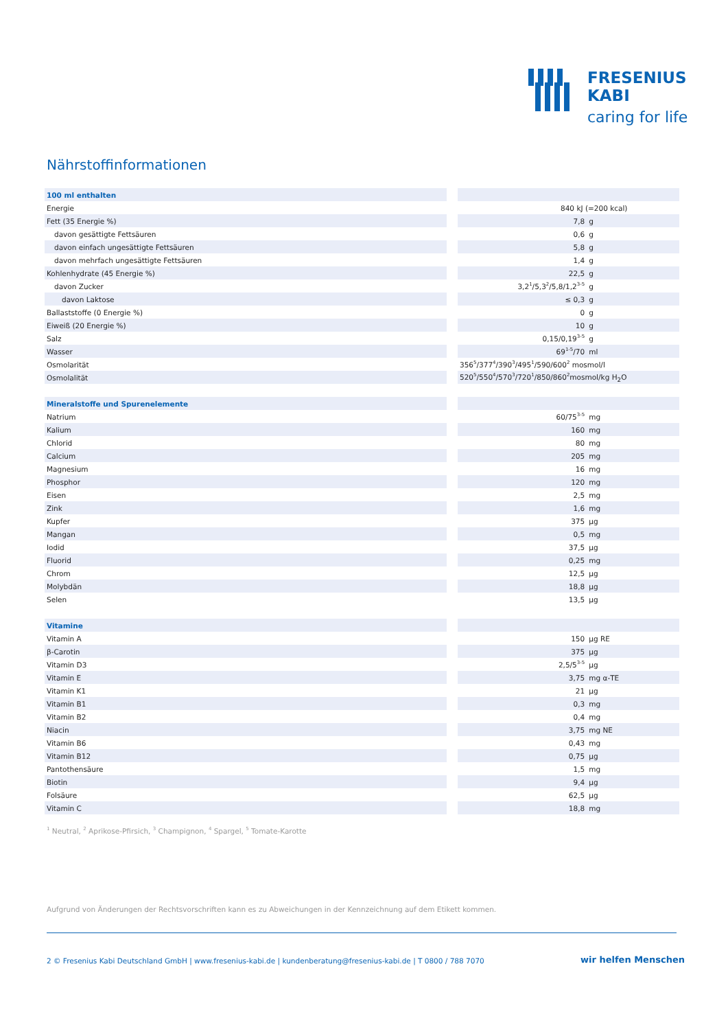FRESENIUS
KABI
caring for life
Nährstoffinformationen
| 100 ml enthalten | | | |
| Energie | | 840 kJ (=200 kcal) | |
| Fett (35 Energie %) | | 7,8 | g |
| davon gesättigte Fettsäuren | | 0,6 | g |
| davon einfach ungesättigte Fettsäuren | | 5,8 | g |
| davon mehrfach ungesättigte Fettsäuren | | 1,4 | g |
| Kohlenhydrate (45 Energie %) | | 22,5 | g |
| davon Zucker | | 3,2<sup>1</sup>/5,3<sup>2</sup>/5,8/1,2<sup>3-5</sup> | g |
| davon Laktose | | ≤ 0,3 | g |
| Ballaststoffe (0 Energie %) | | 0 | g |
| Eiweiß (20 Energie %) | | 10 | g |
| Salz | | 0,15/0,19<sup>3-5</sup> | g |
| Wasser | | 69<sup>1-5</sup>/70 | ml |
| Osmolarität | | 356<sup>5</sup>/377<sup>4</sup>/390<sup>3</sup>/495<sup>1</sup>/590/600<sup>2</sup> mosmol/l | |
| Osmolalität | | 520<sup>5</sup>/550<sup>4</sup>/570<sup>3</sup>/720<sup>1</sup>/850/860<sup>2</sup>mosmol/kg H<sub>2</sub>O | |
| Mineralstoffe und Spurenelemente | | | |
| Natrium | | 60/75<sup>3-5</sup> | mg |
| Kalium | | 160 | mg |
| Chlorid | | 80 | mg |
| Calcium | | 205 | mg |
| Magnesium | | 16 | mg |
| Phosphor | | 120 | mg |
| Eisen | | 2,5 | mg |
| Zink | | 1,6 | mg |
| Kupfer | | 375 | µg |
| Mangan | | 0,5 | mg |
| Iodid | | 37,5 | µg |
| Fluorid | | 0,25 | mg |
| Chrom | | 12,5 | µg |
| Molybdän | | 18,8 | µg |
| Selen | | 13,5 | µg |
| Vitamine | | | |
| Vitamin A | | 150 | µg RE |
| β-Carotin | | 375 | µg |
| Vitamin D3 | | 2,5/5<sup>3-5</sup> | µg |
| Vitamin E | | 3,75 | mg α-TE |
| Vitamin K1 | | 21 | µg |
| Vitamin B1 | | 0,3 | mg |
| Vitamin B2 | | 0,4 | mg |
| Niacin | | 3,75 | mg NE |
| Vitamin B6 | | 0,43 | mg |
| Vitamin B12 | | 0,75 | µg |
| Pantothensäure | | 1,5 | mg |
| Biotin | | 9,4 | µg |
| Folsäure | | 62,5 | µg |
| Vitamin C | | 18,8 | mg |
<sup>1</sup> Neutral, <sup>2</sup> Aprikose-Pfirsich, <sup>3</sup> Champignon, <sup>4</sup> Spargel, <sup>5</sup> Tomate-Karotte
Aufgrund von Änderungen der Rechtsvorschriften kann es zu Abweichungen in der Kennzeichnung auf dem Etikett kommen.
2 © Fresenius Kabi Deutschland GmbH | www.fresenius-kabi.de | kundenberatung@fresenius-kabi.de | T 0800 / 788 7070
wir helfen Menschen